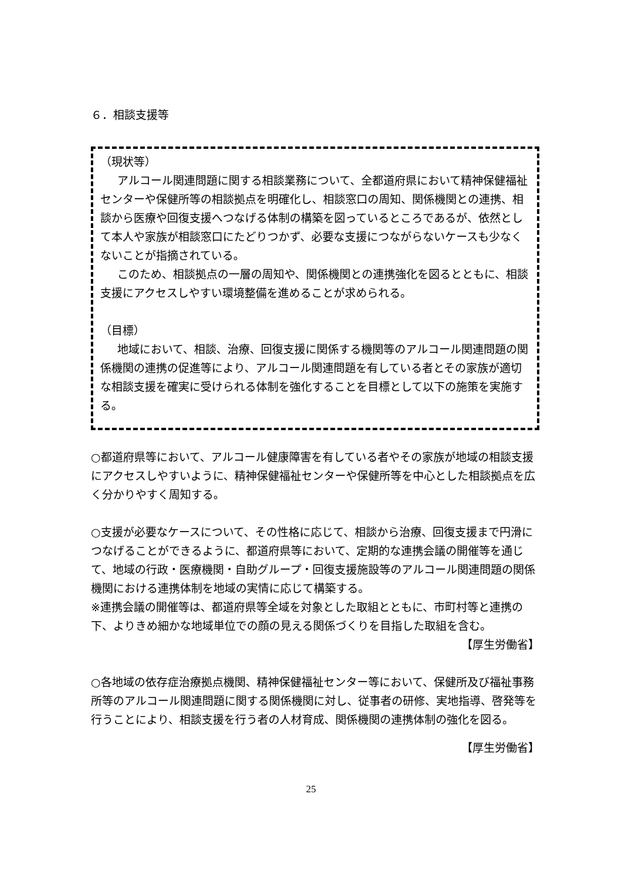６．相談支援等
（現状等）
アルコール関連問題に関する相談業務について、全都道府県において精神保健福祉センターや保健所等の相談拠点を明確化し、相談窓口の周知、関係機関との連携、相談から医療や回復支援へつなげる体制の構築を図っているところであるが、依然として本人や家族が相談窓口にたどりつかず、必要な支援につながらないケースも少なくないことが指摘されている。
このため、相談拠点の一層の周知や、関係機関との連携強化を図るとともに、相談支援にアクセスしやすい環境整備を進めることが求められる。
（目標）
地域において、相談、治療、回復支援に関係する機関等のアルコール関連問題の関係機関の連携の促進等により、アルコール関連問題を有している者とその家族が適切な相談支援を確実に受けられる体制を強化することを目標として以下の施策を実施する。
○都道府県等において、アルコール健康障害を有している者やその家族が地域の相談支援にアクセスしやすいように、精神保健福祉センターや保健所等を中心とした相談拠点を広く分かりやすく周知する。
○支援が必要なケースについて、その性格に応じて、相談から治療、回復支援まで円滑につなげることができるように、都道府県等において、定期的な連携会議の開催等を通じて、地域の行政・医療機関・自助グループ・回復支援施設等のアルコール関連問題の関係機関における連携体制を地域の実情に応じて構築する。
※連携会議の開催等は、都道府県等全域を対象とした取組とともに、市町村等と連携の下、よりきめ細かな地域単位での顔の見える関係づくりを目指した取組を含む。
【厚生労働省】
○各地域の依存症治療拠点機関、精神保健福祉センター等において、保健所及び福祉事務所等のアルコール関連問題に関する関係機関に対し、従事者の研修、実地指導、啓発等を行うことにより、相談支援を行う者の人材育成、関係機関の連携体制の強化を図る。
【厚生労働省】
25